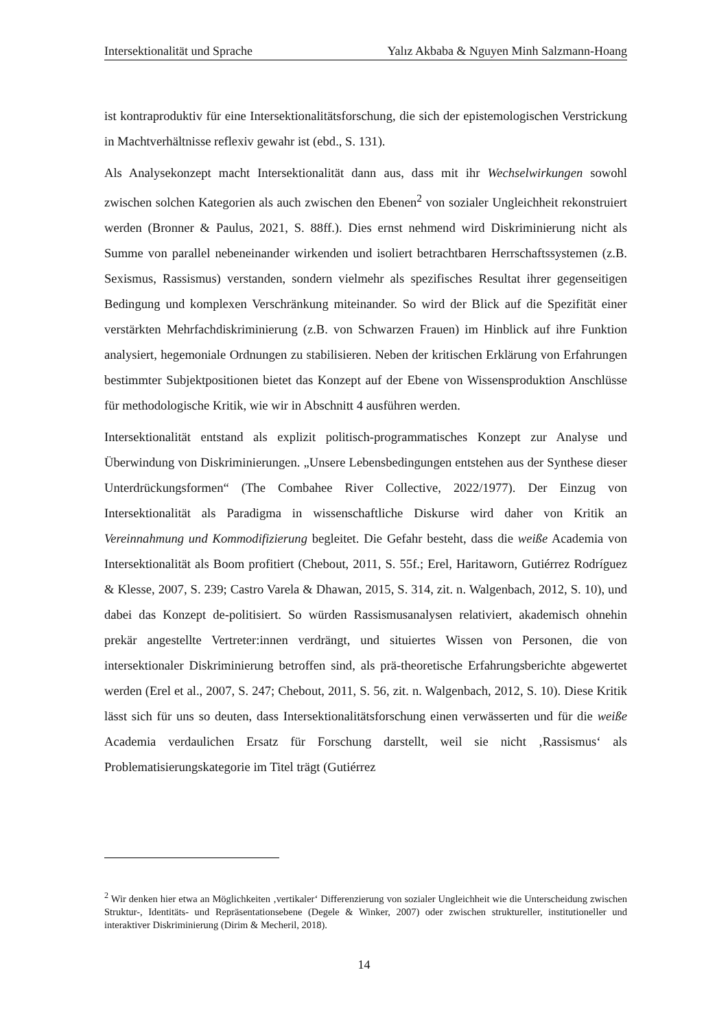Intersektionalität und Sprache Yalız Akbaba & Nguyen Minh Salzmann-Hoang
ist kontraproduktiv für eine Intersektionalitätsforschung, die sich der epistemologischen Verstrickung in Machtverhältnisse reflexiv gewahr ist (ebd., S. 131).
Als Analysekonzept macht Intersektionalität dann aus, dass mit ihr Wechselwirkungen sowohl zwischen solchen Kategorien als auch zwischen den Ebenen<sup>2</sup> von sozialer Ungleichheit rekonstruiert werden (Bronner & Paulus, 2021, S. 88ff.). Dies ernst nehmend wird Diskriminierung nicht als Summe von parallel nebeneinander wirkenden und isoliert betrachtbaren Herrschaftssystemen (z.B. Sexismus, Rassismus) verstanden, sondern vielmehr als spezifisches Resultat ihrer gegenseitigen Bedingung und komplexen Verschränkung miteinander. So wird der Blick auf die Spezifität einer verstärkten Mehrfachdiskriminierung (z.B. von Schwarzen Frauen) im Hinblick auf ihre Funktion analysiert, hegemoniale Ordnungen zu stabilisieren. Neben der kritischen Erklärung von Erfahrungen bestimmter Subjektpositionen bietet das Konzept auf der Ebene von Wissensproduktion Anschlüsse für methodologische Kritik, wie wir in Abschnitt 4 ausführen werden.
Intersektionalität entstand als explizit politisch-programmatisches Konzept zur Analyse und Überwindung von Diskriminierungen. „Unsere Lebensbedingungen entstehen aus der Synthese dieser Unterdrückungsformen“ (The Combahee River Collective, 2022/1977). Der Einzug von Intersektionalität als Paradigma in wissenschaftliche Diskurse wird daher von Kritik an Vereinnahmung und Kommodifizierung begleitet. Die Gefahr besteht, dass die weiße Academia von Intersektionalität als Boom profitiert (Chebout, 2011, S. 55f.; Erel, Haritaworn, Gutiérrez Rodríguez & Klesse, 2007, S. 239; Castro Varela & Dhawan, 2015, S. 314, zit. n. Walgenbach, 2012, S. 10), und dabei das Konzept de-politisiert. So würden Rassismusanalysen relativiert, akademisch ohnehin prekär angestellte Vertreter:innen verdrängt, und situiertes Wissen von Personen, die von intersektionaler Diskriminierung betroffen sind, als prä-theoretische Erfahrungsberichte abgewertet werden (Erel et al., 2007, S. 247; Chebout, 2011, S. 56, zit. n. Walgenbach, 2012, S. 10). Diese Kritik lässt sich für uns so deuten, dass Intersektionalitätsforschung einen verwässerten und für die weiße Academia verdaulichen Ersatz für Forschung darstellt, weil sie nicht ‚Rassismus‘ als Problematisierungskategorie im Titel trägt (Gutiérrez
<sup>2</sup> Wir denken hier etwa an Möglichkeiten ‚vertikaler‘ Differenzierung von sozialer Ungleichheit wie die Unterscheidung zwischen Struktur-, Identitäts- und Repräsentationsebene (Degele & Winker, 2007) oder zwischen struktureller, institutioneller und interaktiver Diskriminierung (Dirim & Mecheril, 2018).
14